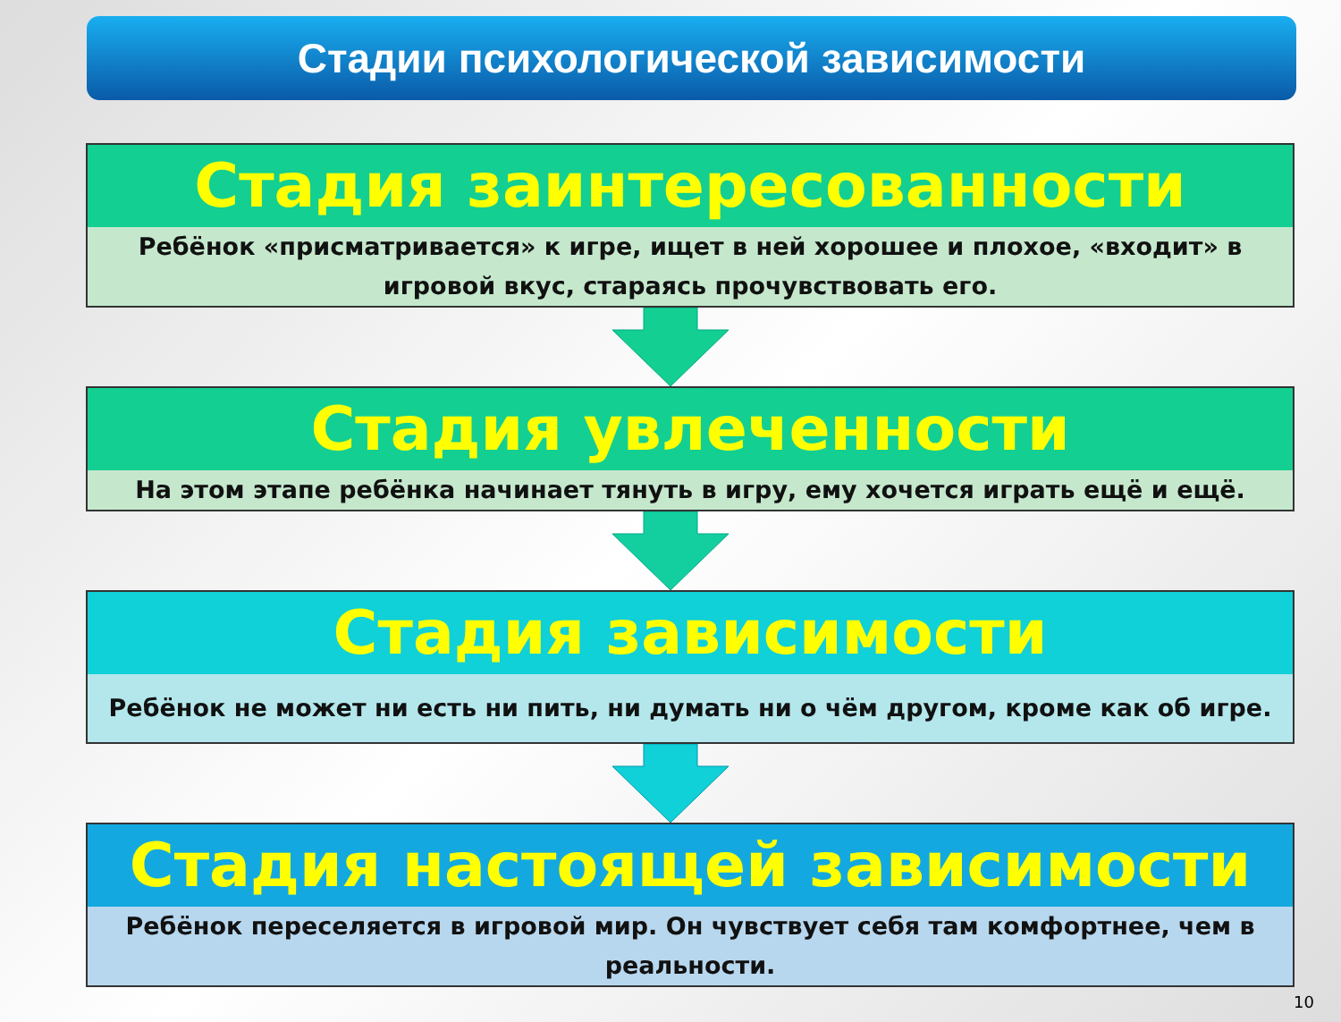Стадии психологической зависимости
Стадия заинтересованности
Ребёнок «присматривается» к игре, ищет в ней хорошее и плохое, «входит» в игровой вкус, стараясь прочувствовать его.
Стадия увлеченности
На этом этапе ребёнка начинает тянуть в игру, ему хочется играть ещё и ещё.
Стадия зависимости
Ребёнок не может ни есть ни пить, ни думать ни о чём другом, кроме как об игре.
Стадия настоящей зависимости
Ребёнок переселяется в игровой мир. Он чувствует себя там комфортнее, чем в реальности.
10